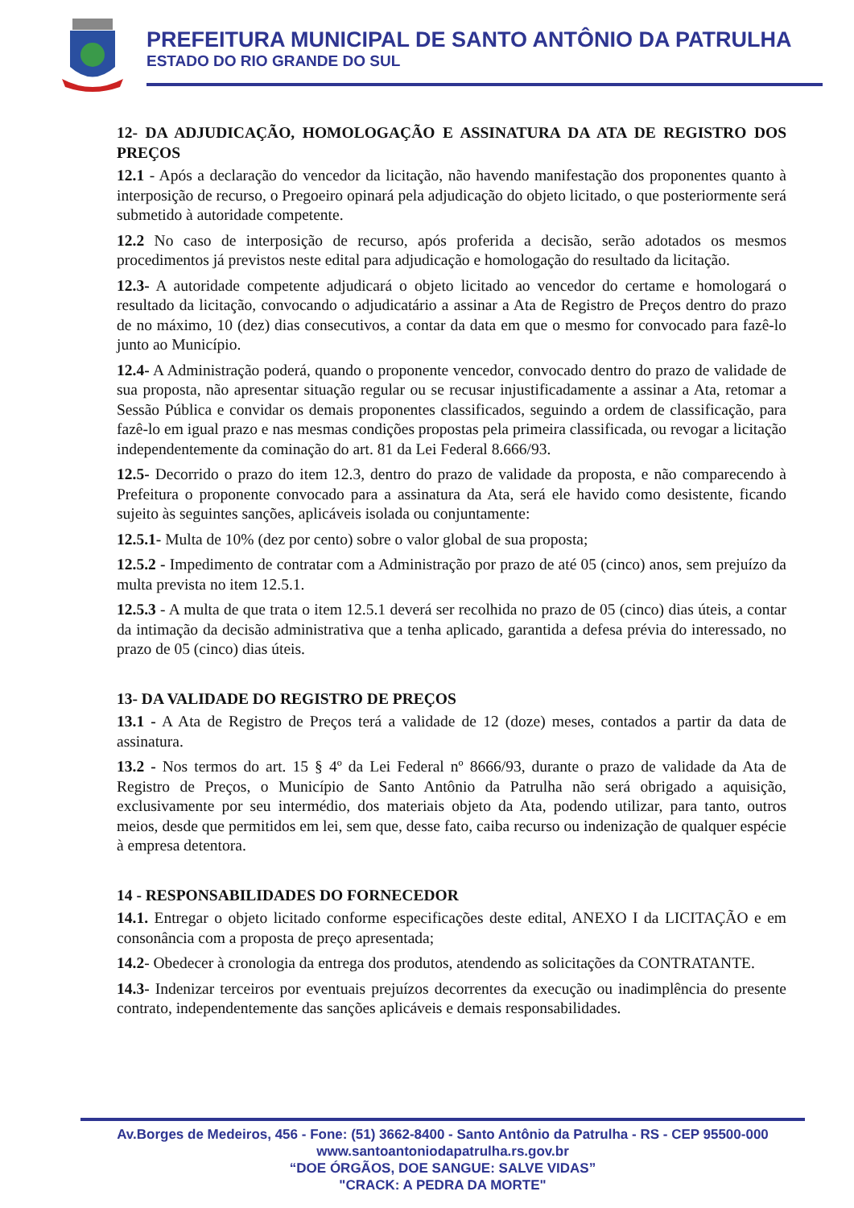PREFEITURA MUNICIPAL DE SANTO ANTÔNIO DA PATRULHA
ESTADO DO RIO GRANDE DO SUL
12- DA ADJUDICAÇÃO, HOMOLOGAÇÃO E ASSINATURA DA ATA DE REGISTRO DOS PREÇOS
12.1 - Após a declaração do vencedor da licitação, não havendo manifestação dos proponentes quanto à interposição de recurso, o Pregoeiro opinará pela adjudicação do objeto licitado, o que posteriormente será submetido à autoridade competente.
12.2 No caso de interposição de recurso, após proferida a decisão, serão adotados os mesmos procedimentos já previstos neste edital para adjudicação e homologação do resultado da licitação.
12.3- A autoridade competente adjudicará o objeto licitado ao vencedor do certame e homologará o resultado da licitação, convocando o adjudicatário a assinar a Ata de Registro de Preços dentro do prazo de no máximo, 10 (dez) dias consecutivos, a contar da data em que o mesmo for convocado para fazê-lo junto ao Município.
12.4- A Administração poderá, quando o proponente vencedor, convocado dentro do prazo de validade de sua proposta, não apresentar situação regular ou se recusar injustificadamente a assinar a Ata, retomar a Sessão Pública e convidar os demais proponentes classificados, seguindo a ordem de classificação, para fazê-lo em igual prazo e nas mesmas condições propostas pela primeira classificada, ou revogar a licitação independentemente da cominação do art. 81 da Lei Federal 8.666/93.
12.5- Decorrido o prazo do item 12.3, dentro do prazo de validade da proposta, e não comparecendo à Prefeitura o proponente convocado para a assinatura da Ata, será ele havido como desistente, ficando sujeito às seguintes sanções, aplicáveis isolada ou conjuntamente:
12.5.1- Multa de 10% (dez por cento) sobre o valor global de sua proposta;
12.5.2 - Impedimento de contratar com a Administração por prazo de até 05 (cinco) anos, sem prejuízo da multa prevista no item 12.5.1.
12.5.3 - A multa de que trata o item 12.5.1 deverá ser recolhida no prazo de 05 (cinco) dias úteis, a contar da intimação da decisão administrativa que a tenha aplicado, garantida a defesa prévia do interessado, no prazo de 05 (cinco) dias úteis.
13- DA VALIDADE DO REGISTRO DE PREÇOS
13.1 - A Ata de Registro de Preços terá a validade de 12 (doze) meses, contados a partir da data de assinatura.
13.2 - Nos termos do art. 15 § 4º da Lei Federal nº 8666/93, durante o prazo de validade da Ata de Registro de Preços, o Município de Santo Antônio da Patrulha não será obrigado a aquisição, exclusivamente por seu intermédio, dos materiais objeto da Ata, podendo utilizar, para tanto, outros meios, desde que permitidos em lei, sem que, desse fato, caiba recurso ou indenização de qualquer espécie à empresa detentora.
14 - RESPONSABILIDADES DO FORNECEDOR
14.1. Entregar o objeto licitado conforme especificações deste edital, ANEXO I da LICITAÇÃO e em consonância com a proposta de preço apresentada;
14.2- Obedecer à cronologia da entrega dos produtos, atendendo as solicitações da CONTRATANTE.
14.3- Indenizar terceiros por eventuais prejuízos decorrentes da execução ou inadimplência do presente contrato, independentemente das sanções aplicáveis e demais responsabilidades.
Av.Borges de Medeiros, 456 - Fone: (51) 3662-8400 - Santo Antônio da Patrulha - RS - CEP 95500-000
www.santoantoniodapatrulha.rs.gov.br
“DOE ÓRGÃOS, DOE SANGUE: SALVE VIDAS”
"CRACK: A PEDRA DA MORTE"